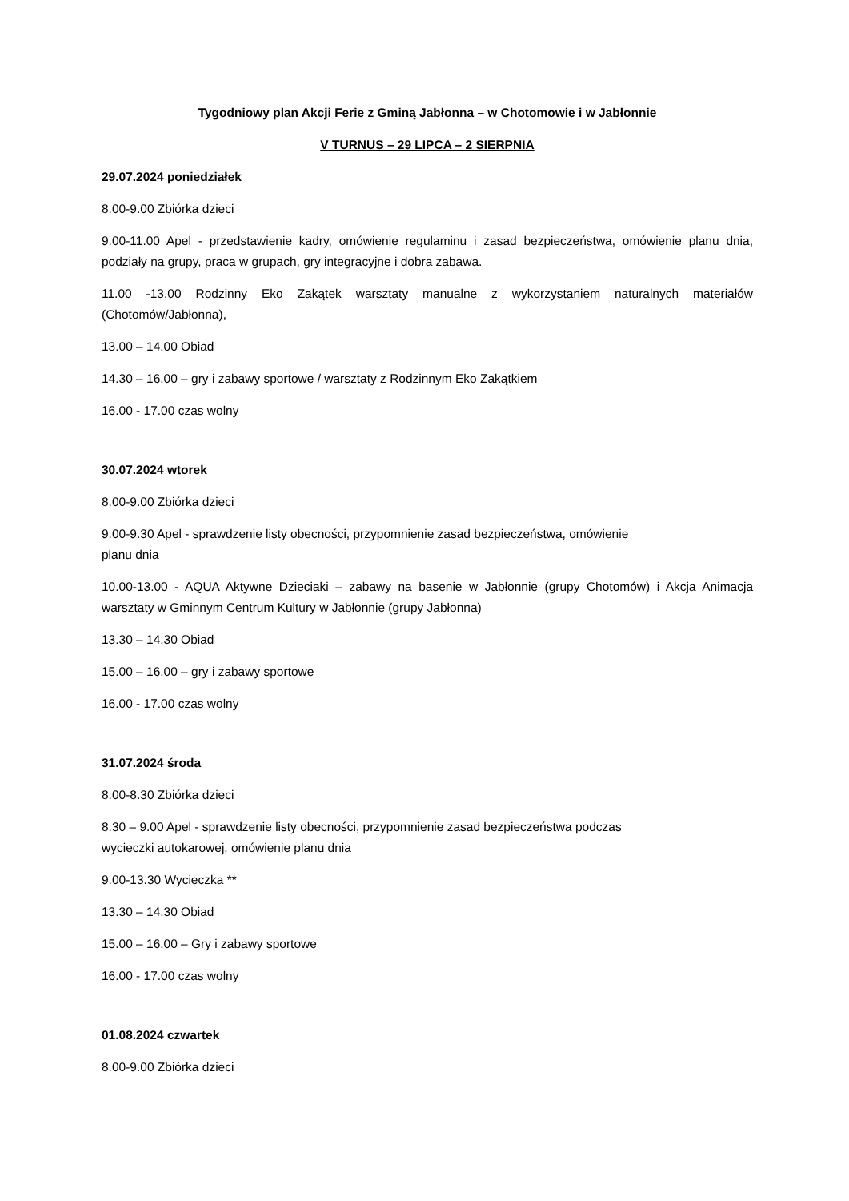Tygodniowy plan Akcji Ferie z Gminą Jabłonna – w Chotomowie i w Jabłonnie
V TURNUS – 29 LIPCA – 2 SIERPNIA
29.07.2024 poniedziałek
8.00-9.00 Zbiórka dzieci
9.00-11.00 Apel - przedstawienie kadry, omówienie regulaminu i zasad bezpieczeństwa, omówienie planu dnia, podziały na grupy, praca w grupach, gry integracyjne i dobra zabawa.
11.00 -13.00 Rodzinny Eko Zakątek warsztaty manualne z wykorzystaniem naturalnych materiałów (Chotomów/Jabłonna),
13.00 – 14.00 Obiad
14.30 – 16.00 – gry i zabawy sportowe / warsztaty z Rodzinnym Eko Zakątkiem
16.00 - 17.00 czas wolny
30.07.2024 wtorek
8.00-9.00 Zbiórka dzieci
9.00-9.30 Apel - sprawdzenie listy obecności, przypomnienie zasad bezpieczeństwa, omówienie
planu dnia
10.00-13.00 - AQUA Aktywne Dzieciaki – zabawy na basenie w Jabłonnie (grupy Chotomów) i Akcja Animacja warsztaty w Gminnym Centrum Kultury w Jabłonnie (grupy Jabłonna)
13.30 – 14.30 Obiad
15.00 – 16.00 – gry i zabawy sportowe
16.00 - 17.00 czas wolny
31.07.2024 środa
8.00-8.30 Zbiórka dzieci
8.30 – 9.00 Apel - sprawdzenie listy obecności, przypomnienie zasad bezpieczeństwa podczas
wycieczki autokarowej, omówienie planu dnia
9.00-13.30 Wycieczka **
13.30 – 14.30 Obiad
15.00 – 16.00 – Gry i zabawy sportowe
16.00 - 17.00 czas wolny
01.08.2024 czwartek
8.00-9.00 Zbiórka dzieci